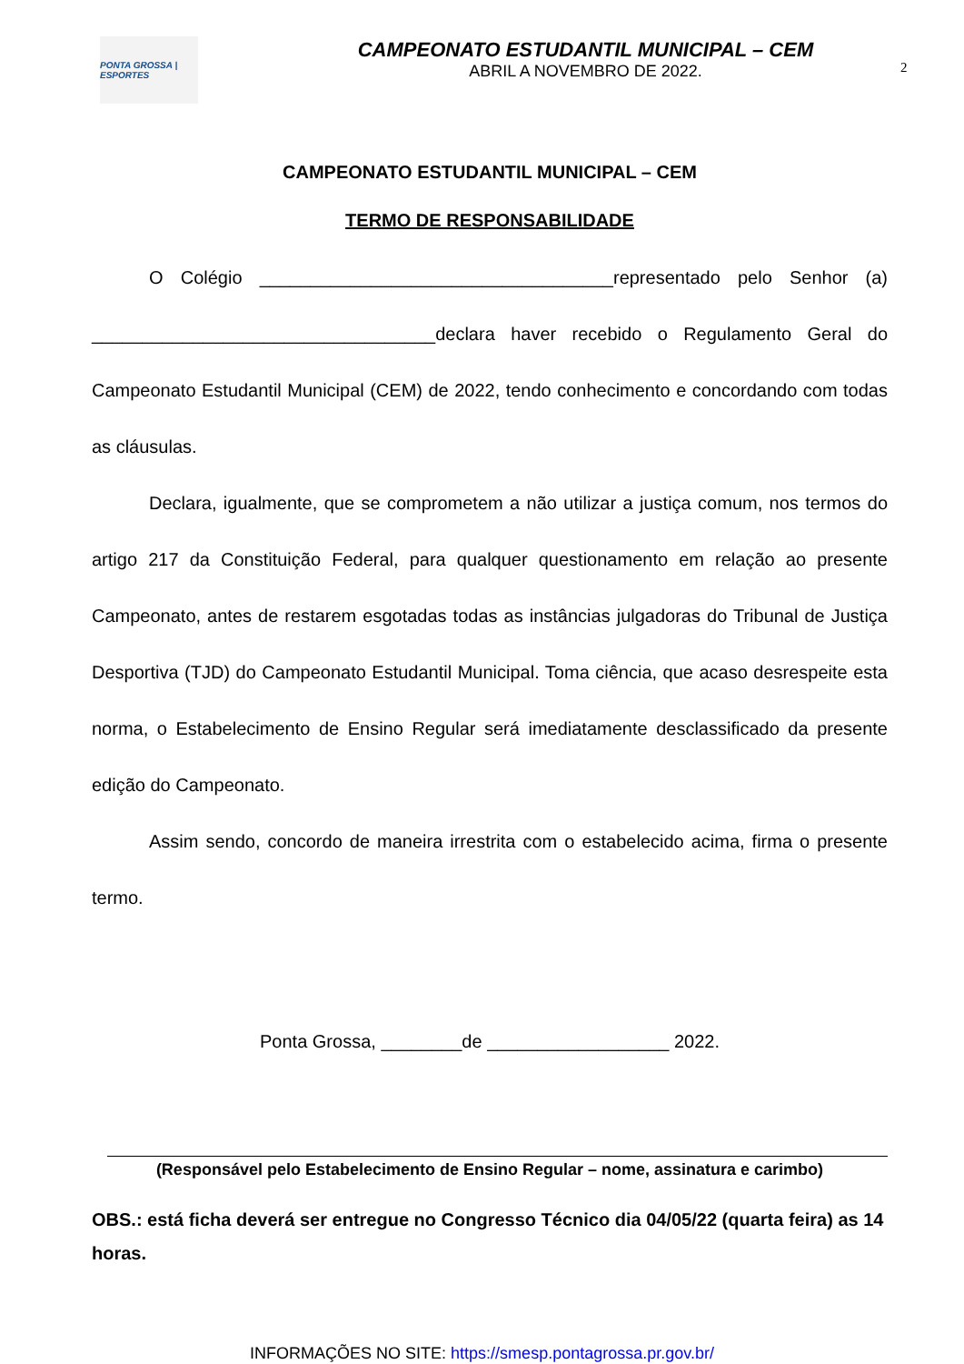PONTA GROSSA | ESPORTES
CAMPEONATO ESTUDANTIL MUNICIPAL – CEM
ABRIL A NOVEMBRO DE 2022.
2
CAMPEONATO ESTUDANTIL MUNICIPAL – CEM
TERMO DE RESPONSABILIDADE
O Colégio ___________________________________representado pelo Senhor (a) __________________________________declara haver recebido o Regulamento Geral do Campeonato Estudantil Municipal (CEM) de 2022, tendo conhecimento e concordando com todas as cláusulas.
Declara, igualmente, que se comprometem a não utilizar a justiça comum, nos termos do artigo 217 da Constituição Federal, para qualquer questionamento em relação ao presente Campeonato, antes de restarem esgotadas todas as instâncias julgadoras do Tribunal de Justiça Desportiva (TJD) do Campeonato Estudantil Municipal. Toma ciência, que acaso desrespeite esta norma, o Estabelecimento de Ensino Regular será imediatamente desclassificado da presente edição do Campeonato.
Assim sendo, concordo de maneira irrestrita com o estabelecido acima, firma o presente termo.
Ponta Grossa, ________de __________________ 2022.
(Responsável pelo Estabelecimento de Ensino Regular – nome, assinatura e carimbo)
OBS.: está ficha deverá ser entregue no Congresso Técnico dia 04/05/22 (quarta feira) as 14 horas.
INFORMAÇÕES NO SITE: https://smesp.pontagrossa.pr.gov.br/